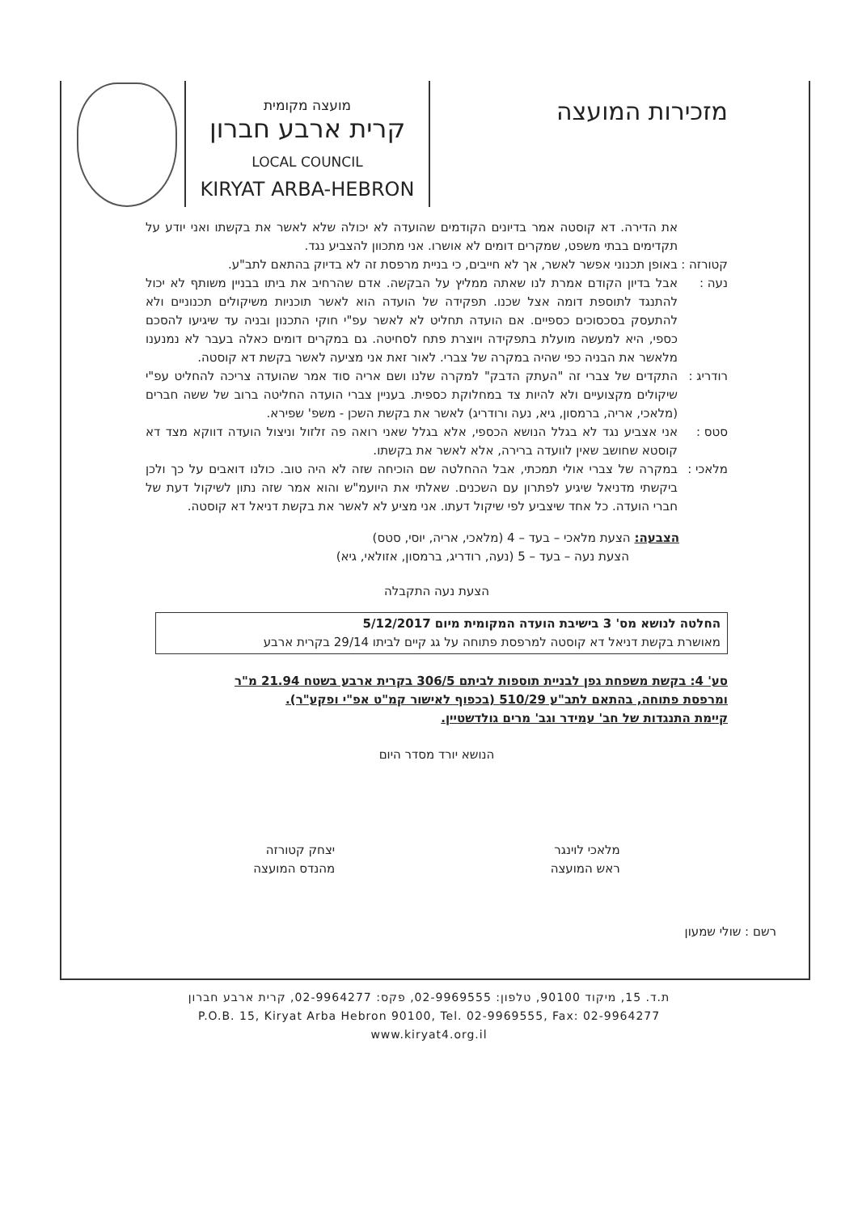מזכירות המועצה
מועצה מקומית
קרית ארבע חברון
LOCAL COUNCIL
KIRYAT ARBA-HEBRON
את הדירה. דא קוסטה אמר בדיונים הקודמים שהועדה לא יכולה שלא לאשר את בקשתו ואני יודע על תקדימים בבתי משפט, שמקרים דומים לא אושרו. אני מתכוון להצביע נגד.
קטורזה :
באופן תכנוני אפשר לאשר, אך לא חייבים, כי בניית מרפסת זה לא בדיוק בהתאם לתב"ע.
נעה : אבל בדיון הקודם אמרת לנו שאתה ממליץ על הבקשה. אדם שהרחיב את ביתו בבניין משותף לא יכול להתנגד לתוספת דומה אצל שכנו. תפקידה של הועדה הוא לאשר תוכניות משיקולים תכנוניים ולא להתעסק בסכסוכים כספיים. אם הועדה תחליט לא לאשר עפ"י חוקי התכנון ובניה עד שיגיעו להסכם כספי, היא למעשה מועלת בתפקידה ויוצרת פתח לסחיטה. גם במקרים דומים כאלה בעבר לא נמנענו מלאשר את הבניה כפי שהיה במקרה של צברי. לאור זאת אני מציעה לאשר בקשת דא קוסטה.
רודריג :
התקדים של צברי זה "העתק הדבק" למקרה שלנו ושם אריה סוד אמר שהועדה צריכה להחליט עפ"י שיקולים מקצועיים ולא להיות צד במחלוקת כספית. בעניין צברי הועדה החליטה ברוב של ששה חברים (מלאכי, אריה, ברמסון, גיא, נעה ורודריג) לאשר את בקשת השכן - משפ' שפירא.
סטס : אני אצביע נגד לא בגלל הנושא הכספי, אלא בגלל שאני רואה פה זלזול וניצול הועדה דווקא מצד דא קוסטא שחושב שאין לוועדה ברירה, אלא לאשר את בקשתו.
מלאכי :
במקרה של צברי אולי תמכתי, אבל ההחלטה שם הוכיחה שזה לא היה טוב. כולנו דואבים על כך ולכן ביקשתי מדניאל שיגיע לפתרון עם השכנים. שאלתי את היועמ"ש והוא אמר שזה נתון לשיקול דעת של חברי הועדה. כל אחד שיצביע לפי שיקול דעתו. אני מציע לא לאשר את בקשת דניאל דא קוסטה.
הצבעה: הצעת מלאכי – בעד – 4 (מלאכי, אריה, יוסי, סטס)
הצעת נעה – בעד – 5 (נעה, רודריג, ברמסון, אזולאי, גיא)
הצעת נעה התקבלה
החלטה לנושא מס' 3 בישיבת הועדה המקומית מיום 5/12/2017
מאושרת בקשת דניאל דא קוסטה למרפסת פתוחה על גג קיים לביתו 29/14 בקרית ארבע
סע' 4: בקשת משפחת גפן לבניית תוספות לביתם 306/5 בקרית ארבע בשטח 21.94 מ"ר ומרפסת פתוחה, בהתאם לתב"ע 510/29 (בכפוף לאישור קמ"ט אפ"י ופקע"ר).
קיימת התנגדות של חב' עמידר וגב' מרים גולדשטיין.
הנושא יורד מסדר היום
מלאכי לוינגר
ראש המועצה
יצחק קטורזה
מהנדס המועצה
רשם : שולי שמעון
ת.ד. 15, מיקוד 90100, טלפון: 02-9969555, פקס: 02-9964277, קרית ארבע חברון
P.O.B. 15, Kiryat Arba Hebron 90100, Tel. 02-9969555, Fax: 02-9964277
www.kiryat4.org.il